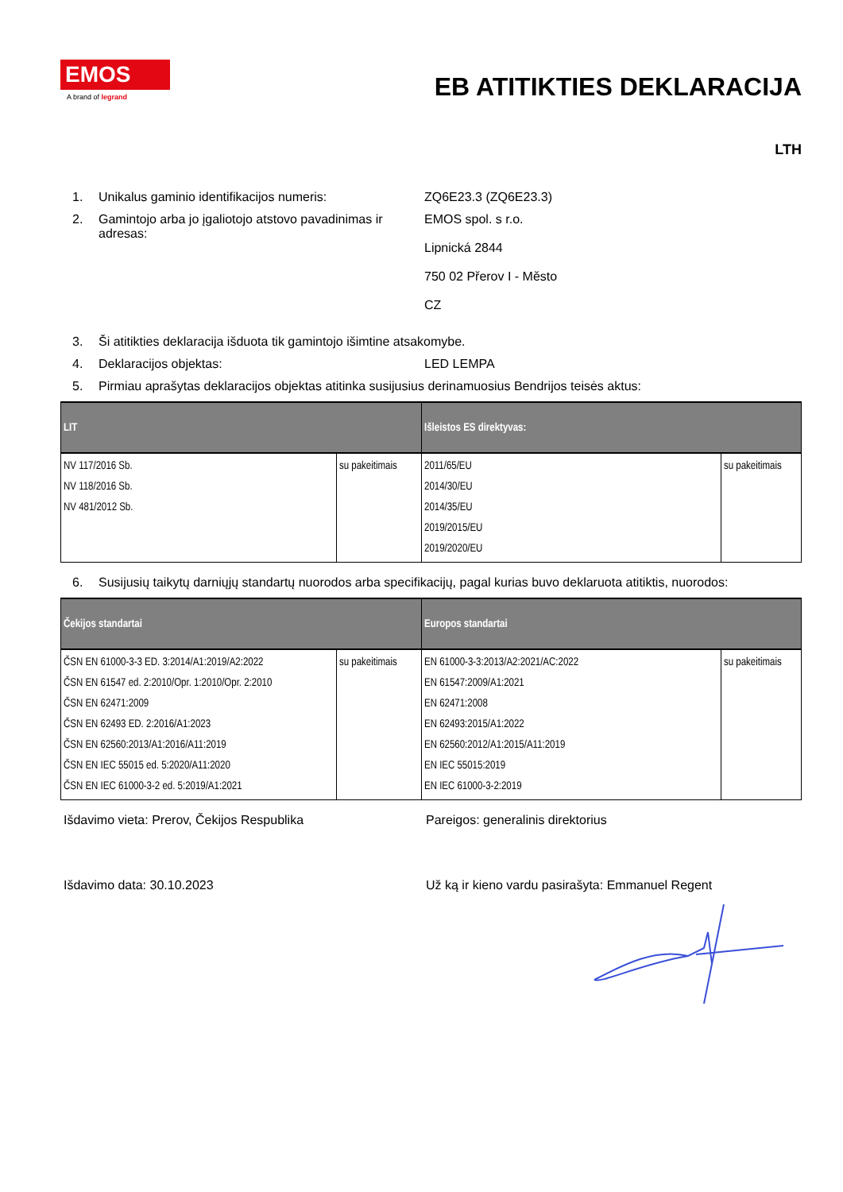EMOS
A brand of legrand
EB ATITIKTIES DEKLARACIJA
LTH
1. Unikalus gaminio identifikacijos numeris: ZQ6E23.3 (ZQ6E23.3)
2. Gamintojo arba jo įgaliotojo atstovo pavadinimas ir adresas:
EMOS spol. s r.o.
Lipnická 2844
750 02 Přerov I - Město
CZ
3. Ši atitikties deklaracija išduota tik gamintojo išimtine atsakomybe.
4. Deklaracijos objektas: LED LEMPA
5. Pirmiau aprašytas deklaracijos objektas atitinka susijusius derinamuosius Bendrijos teisės aktus:
| LIT | | Išleistos ES direktyvas: | |
| --- | --- | --- | --- |
| NV 117/2016 Sb. NV 118/2016 Sb. NV 481/2012 Sb. | su pakeitimais | 2011/65/EU 2014/30/EU 2014/35/EU 2019/2015/EU 2019/2020/EU | su pakeitimais |
6. Susijusių taikytų darniųjų standartų nuorodos arba specifikacijų, pagal kurias buvo deklaruota atitiktis, nuorodos:
| Čekijos standartai | | Europos standartai | |
| --- | --- | --- | --- |
| ČSN EN 61000-3-3 ED. 3:2014/A1:2019/A2:2022 ČSN EN 61547 ed. 2:2010/Opr. 1:2010/Opr. 2:2010 ČSN EN 62471:2009 ČSN EN 62493 ED. 2:2016/A1:2023 ČSN EN 62560:2013/A1:2016/A11:2019 ČSN EN IEC 55015 ed. 5:2020/A11:2020 ČSN EN IEC 61000-3-2 ed. 5:2019/A1:2021 | su pakeitimais | EN 61000-3-3:2013/A2:2021/AC:2022 EN 61547:2009/A1:2021 EN 62471:2008 EN 62493:2015/A1:2022 EN 62560:2012/A1:2015/A11:2019 EN IEC 55015:2019 EN IEC 61000-3-2:2019 | su pakeitimais |
Išdavimo vieta: Prerov, Čekijos Respublika Pareigos: generalinis direktorius
Išdavimo data: 30.10.2023 Už ką ir kieno vardu pasirašyta: Emmanuel Regent